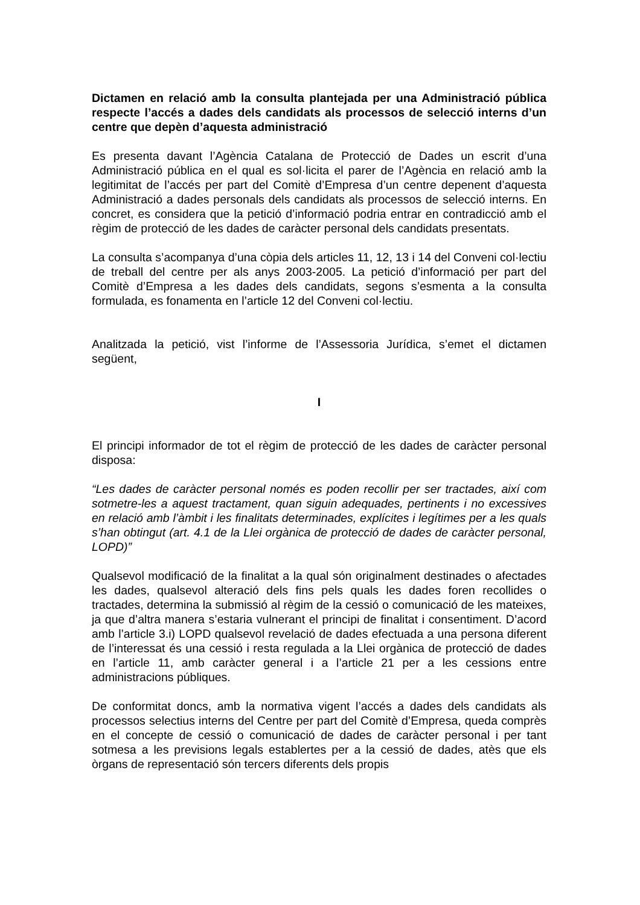Dictamen en relació amb la consulta plantejada per una Administració pública respecte l’accés a dades dels candidats als processos de selecció interns d’un centre que depèn d’aquesta administració
Es presenta davant l’Agència Catalana de Protecció de Dades un escrit d’una Administració pública en el qual es sol·licita el parer de l’Agència en relació amb la legitimitat de l’accés per part del Comitè d’Empresa d’un centre depenent d’aquesta Administració a dades personals dels candidats als processos de selecció interns. En concret, es considera que la petició d’informació podria entrar en contradicció amb el règim de protecció de les dades de caràcter personal dels candidats presentats.
La consulta s’acompanya d’una còpia dels articles 11, 12, 13 i 14 del Conveni col·lectiu de treball del centre per als anys 2003-2005. La petició d’informació per part del Comitè d’Empresa a les dades dels candidats, segons s’esmenta a la consulta formulada, es fonamenta en l’article 12 del Conveni col·lectiu.
Analitzada la petició, vist l’informe de l’Assessoria Jurídica, s’emet el dictamen següent,
I
El principi informador de tot el règim de protecció de les dades de caràcter personal disposa:
“Les dades de caràcter personal només es poden recollir per ser tractades, així com sotmetre-les a aquest tractament, quan siguin adequades, pertinents i no excessives en relació amb l’àmbit i les finalitats determinades, explícites i legítimes per a les quals s’han obtingut (art. 4.1 de la Llei orgànica de protecció de dades de caràcter personal, LOPD)”
Qualsevol modificació de la finalitat a la qual són originalment destinades o afectades les dades, qualsevol alteració dels fins pels quals les dades foren recollides o tractades, determina la submissió al règim de la cessió o comunicació de les mateixes, ja que d’altra manera s’estaria vulnerant el principi de finalitat i consentiment. D’acord amb l’article 3.i) LOPD qualsevol revelació de dades efectuada a una persona diferent de l’interessat és una cessió i resta regulada a la Llei orgànica de protecció de dades en l’article 11, amb caràcter general i a l’article 21 per a les cessions entre administracions públiques.
De conformitat doncs, amb la normativa vigent l’accés a dades dels candidats als processos selectius interns del Centre per part del Comitè d’Empresa, queda comprès en el concepte de cessió o comunicació de dades de caràcter personal i per tant sotmesa a les previsions legals establertes per a la cessió de dades, atès que els òrgans de representació són tercers diferents dels propis